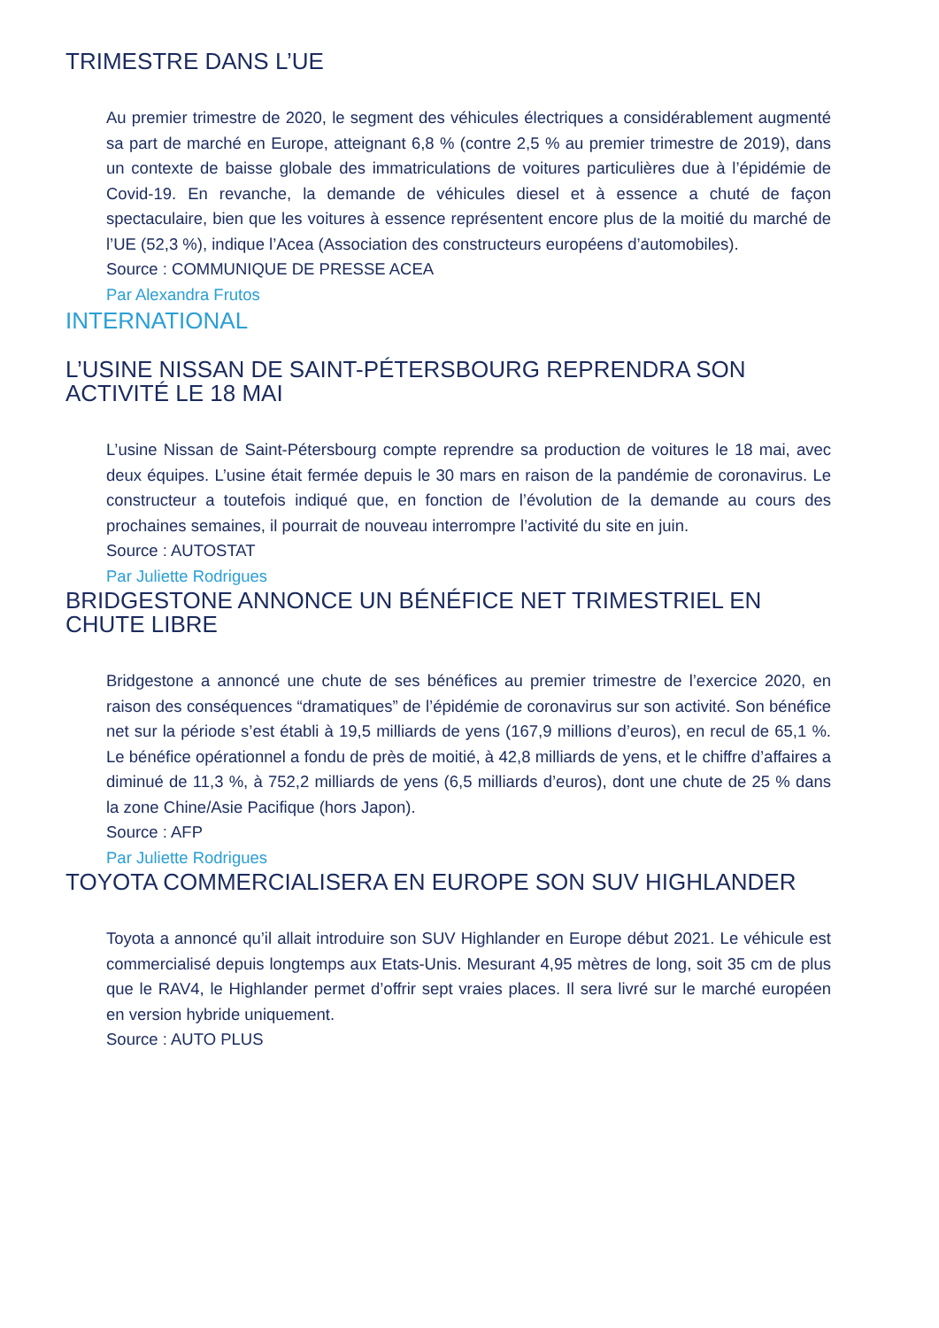TRIMESTRE DANS L’UE
Au premier trimestre de 2020, le segment des véhicules électriques a considérablement augmenté sa part de marché en Europe, atteignant 6,8 % (contre 2,5 % au premier trimestre de 2019), dans un contexte de baisse globale des immatriculations de voitures particulières due à l’épidémie de Covid-19. En revanche, la demande de véhicules diesel et à essence a chuté de façon spectaculaire, bien que les voitures à essence représentent encore plus de la moitié du marché de l’UE (52,3 %), indique l’Acea (Association des constructeurs européens d’automobiles).
Source : COMMUNIQUE DE PRESSE ACEA
Par Alexandra Frutos
INTERNATIONAL
L’USINE NISSAN DE SAINT-PÉTERSBOURG REPRENDRA SON ACTIVITÉ LE 18 MAI
L’usine Nissan de Saint-Pétersbourg compte reprendre sa production de voitures le 18 mai, avec deux équipes. L’usine était fermée depuis le 30 mars en raison de la pandémie de coronavirus. Le constructeur a toutefois indiqué que, en fonction de l’évolution de la demande au cours des prochaines semaines, il pourrait de nouveau interrompre l’activité du site en juin.
Source : AUTOSTAT
Par Juliette Rodrigues
BRIDGESTONE ANNONCE UN BÉNÉFICE NET TRIMESTRIEL EN CHUTE LIBRE
Bridgestone a annoncé une chute de ses bénéfices au premier trimestre de l’exercice 2020, en raison des conséquences “dramatiques” de l’épidémie de coronavirus sur son activité. Son bénéfice net sur la période s’est établi à 19,5 milliards de yens (167,9 millions d’euros), en recul de 65,1 %. Le bénéfice opérationnel a fondu de près de moitié, à 42,8 milliards de yens, et le chiffre d’affaires a diminué de 11,3 %, à 752,2 milliards de yens (6,5 milliards d’euros), dont une chute de 25 % dans la zone Chine/Asie Pacifique (hors Japon).
Source : AFP
Par Juliette Rodrigues
TOYOTA COMMERCIALISERA EN EUROPE SON SUV HIGHLANDER
Toyota a annoncé qu’il allait introduire son SUV Highlander en Europe début 2021. Le véhicule est commercialisé depuis longtemps aux Etats-Unis. Mesurant 4,95 mètres de long, soit 35 cm de plus que le RAV4, le Highlander permet d’offrir sept vraies places. Il sera livré sur le marché européen en version hybride uniquement.
Source : AUTO PLUS